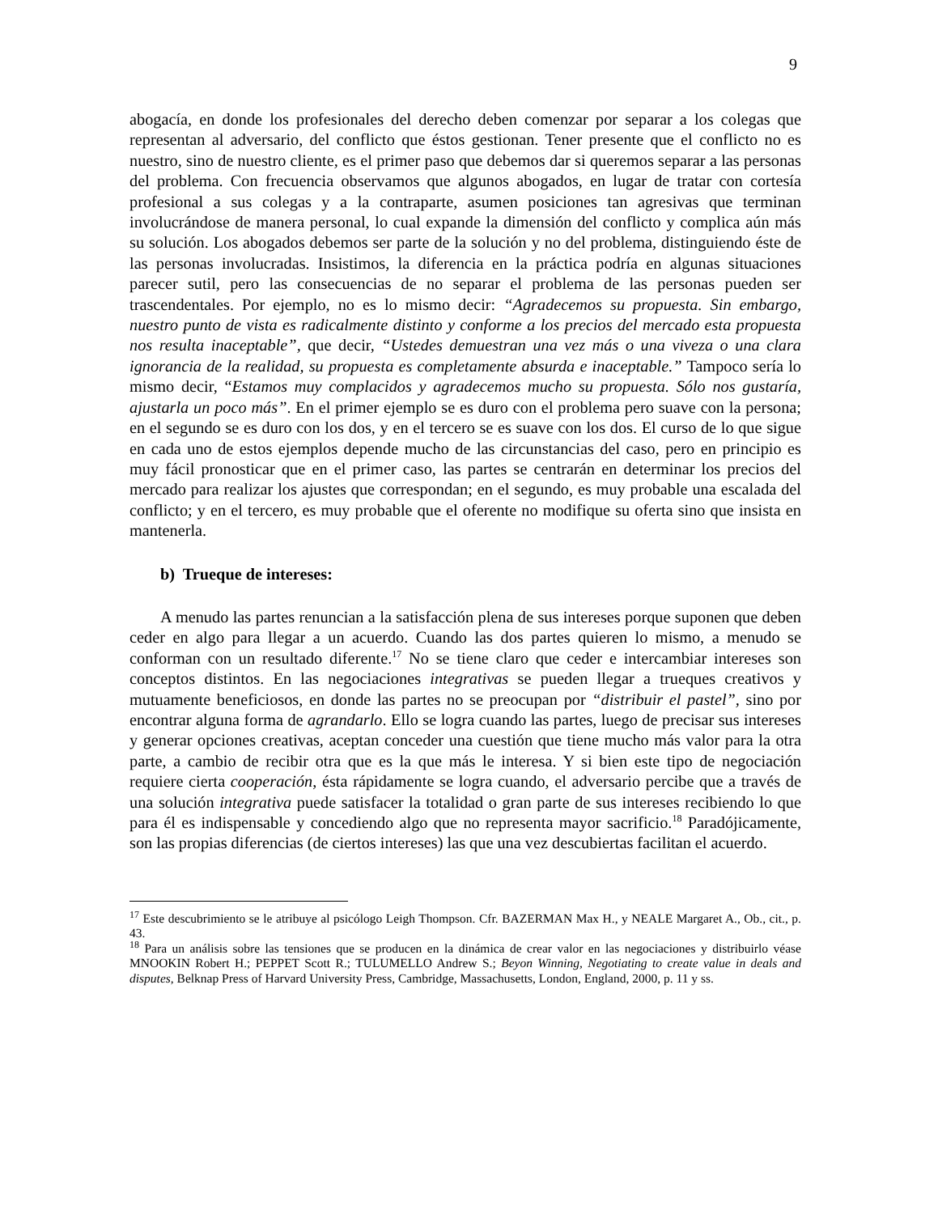9
abogacía, en donde los profesionales del derecho deben comenzar por separar a los colegas que representan al adversario, del conflicto que éstos gestionan. Tener presente que el conflicto no es nuestro, sino de nuestro cliente, es el primer paso que debemos dar si queremos separar a las personas del problema. Con frecuencia observamos que algunos abogados, en lugar de tratar con cortesía profesional a sus colegas y a la contraparte, asumen posiciones tan agresivas que terminan involucrándose de manera personal, lo cual expande la dimensión del conflicto y complica aún más su solución. Los abogados debemos ser parte de la solución y no del problema, distinguiendo éste de las personas involucradas. Insistimos, la diferencia en la práctica podría en algunas situaciones parecer sutil, pero las consecuencias de no separar el problema de las personas pueden ser trascendentales. Por ejemplo, no es lo mismo decir: “Agradecemos su propuesta. Sin embargo, nuestro punto de vista es radicalmente distinto y conforme a los precios del mercado esta propuesta nos resulta inaceptable”, que decir, “Ustedes demuestran una vez más o una viveza o una clara ignorancia de la realidad, su propuesta es completamente absurda e inaceptable.” Tampoco sería lo mismo decir, “Estamos muy complacidos y agradecemos mucho su propuesta. Sólo nos gustaría, ajustarla un poco más”. En el primer ejemplo se es duro con el problema pero suave con la persona; en el segundo se es duro con los dos, y en el tercero se es suave con los dos. El curso de lo que sigue en cada uno de estos ejemplos depende mucho de las circunstancias del caso, pero en principio es muy fácil pronosticar que en el primer caso, las partes se centrarán en determinar los precios del mercado para realizar los ajustes que correspondan; en el segundo, es muy probable una escalada del conflicto; y en el tercero, es muy probable que el oferente no modifique su oferta sino que insista en mantenerla.
b) Trueque de intereses:
A menudo las partes renuncian a la satisfacción plena de sus intereses porque suponen que deben ceder en algo para llegar a un acuerdo. Cuando las dos partes quieren lo mismo, a menudo se conforman con un resultado diferente.<sup>17</sup> No se tiene claro que ceder e intercambiar intereses son conceptos distintos. En las negociaciones integrativas se pueden llegar a trueques creativos y mutuamente beneficiosos, en donde las partes no se preocupan por “distribuir el pastel”, sino por encontrar alguna forma de agrandarlo. Ello se logra cuando las partes, luego de precisar sus intereses y generar opciones creativas, aceptan conceder una cuestión que tiene mucho más valor para la otra parte, a cambio de recibir otra que es la que más le interesa. Y si bien este tipo de negociación requiere cierta cooperación, ésta rápidamente se logra cuando, el adversario percibe que a través de una solución integrativa puede satisfacer la totalidad o gran parte de sus intereses recibiendo lo que para él es indispensable y concediendo algo que no representa mayor sacrificio.<sup>18</sup> Paradójicamente, son las propias diferencias (de ciertos intereses) las que una vez descubiertas facilitan el acuerdo.
<sup>17</sup> Este descubrimiento se le atribuye al psicólogo Leigh Thompson. Cfr. BAZERMAN Max H., y NEALE Margaret A., Ob., cit., p. 43.
<sup>18</sup> Para un análisis sobre las tensiones que se producen en la dinámica de crear valor en las negociaciones y distribuirlo véase MNOOKIN Robert H.; PEPPET Scott R.; TULUMELLO Andrew S.; Beyon Winning, Negotiating to create value in deals and disputes, Belknap Press of Harvard University Press, Cambridge, Massachusetts, London, England, 2000, p. 11 y ss.